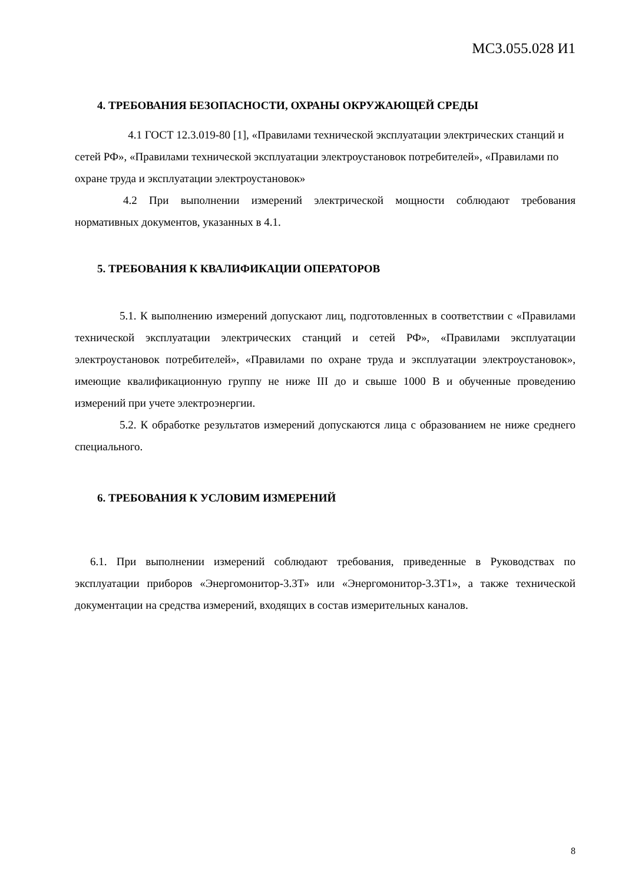МС3.055.028 И1
4. ТРЕБОВАНИЯ БЕЗОПАСНОСТИ, ОХРАНЫ ОКРУЖАЮЩЕЙ СРЕДЫ
4.1 ГОСТ 12.3.019-80 [1], «Правилами технической эксплуатации электрических станций и сетей РФ», «Правилами технической эксплуатации электроустановок потребителей», «Правилами по охране труда и эксплуатации электроустановок»
4.2 При выполнении измерений электрической мощности соблюдают требования нормативных документов, указанных в 4.1.
5. ТРЕБОВАНИЯ К КВАЛИФИКАЦИИ ОПЕРАТОРОВ
5.1. К выполнению измерений допускают лиц, подготовленных в соответствии с «Правилами технической эксплуатации электрических станций и сетей РФ», «Правилами эксплуатации электроустановок потребителей», «Правилами по охране труда и эксплуатации электроустановок», имеющие квалификационную группу не ниже III до и свыше 1000 В и обученные проведению измерений при учете электроэнергии.
5.2. К обработке результатов измерений допускаются лица с образованием не ниже среднего специального.
6. ТРЕБОВАНИЯ К УСЛОВИМ ИЗМЕРЕНИЙ
6.1. При выполнении измерений соблюдают требования, приведенные в Руководствах по эксплуатации приборов «Энергомонитор-3.3Т» или «Энергомонитор-3.3Т1», а также технической документации на средства измерений, входящих в состав измерительных каналов.
8